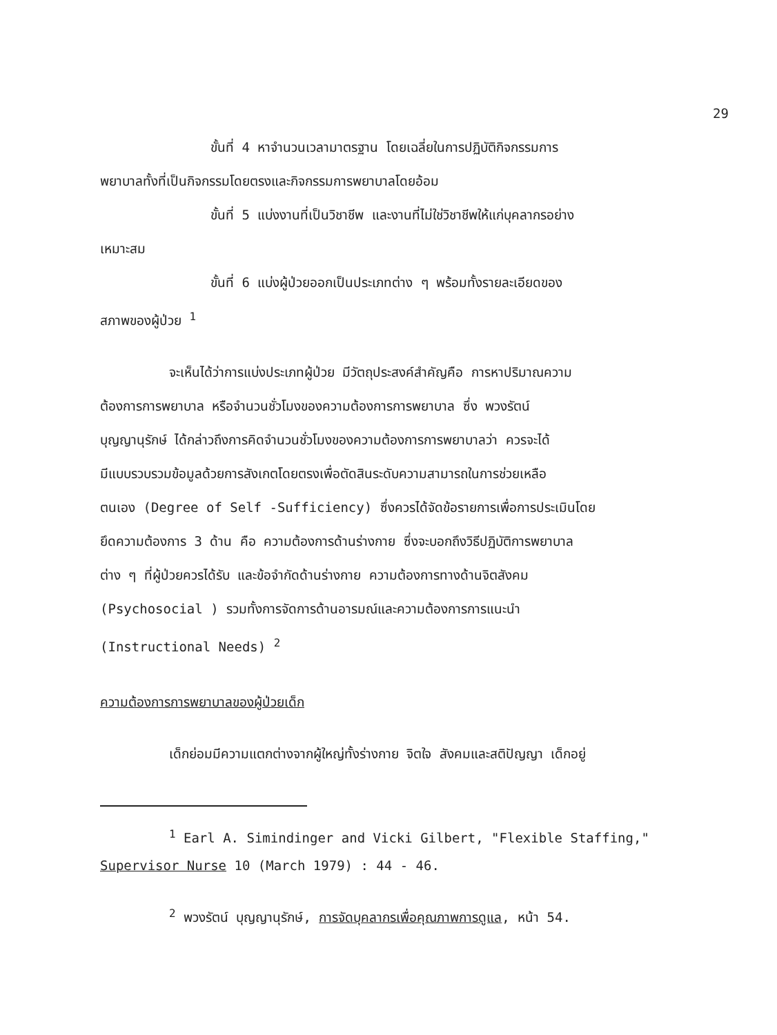29
ขั้นที่ 4 หาจำนวนเวลามาตรฐาน โดยเฉลี่ยในการปฏิบัติกิจกรรมการ
พยาบาลทั้งที่เป็นกิจกรรมโดยตรงและกิจกรรมการพยาบาลโดยอ้อม
ขั้นที่ 5 แบ่งงานที่เป็นวิชาชีพ และงานที่ไม่ใช่วิชาชีพให้แก่บุคลากรอย่าง
เหมาะสม
ขั้นที่ 6 แบ่งผู้ป่วยออกเป็นประเภทต่าง ๆ พร้อมทั้งรายละเอียดของ
สภาพของผู้ป่วย <sup>1</sup>
จะเห็นได้ว่าการแบ่งประเภทผู้ป่วย มีวัตถุประสงค์สำคัญคือ การหาปริมาณความ
ต้องการการพยาบาล หรือจำนวนชั่วโมงของความต้องการการพยาบาล ซึ่ง พวงรัตน์
บุญญานุรักษ์ ได้กล่าวถึงการคิดจำนวนชั่วโมงของความต้องการการพยาบาลว่า ควรจะได้
มีแบบรวบรวมข้อมูลด้วยการสังเกตโดยตรงเพื่อตัดสินระดับความสามารถในการช่วยเหลือ
ตนเอง (Degree of Self -Sufficiency) ซึ่งควรได้จัดข้อรายการเพื่อการประเมินโดย
ยึดความต้องการ 3 ด้าน คือ ความต้องการด้านร่างกาย ซึ่งจะบอกถึงวิธีปฏิบัติการพยาบาล
ต่าง ๆ ที่ผู้ป่วยควรได้รับ และข้อจำกัดด้านร่างกาย ความต้องการทางด้านจิตสังคม
(Psychosocial ) รวมทั้งการจัดการด้านอารมณ์และความต้องการการแนะนำ
(Instructional Needs) <sup>2</sup>
ความต้องการการพยาบาลของผู้ป่วยเด็ก
เด็กย่อมมีความแตกต่างจากผู้ใหญ่ทั้งร่างกาย จิตใจ สังคมและสติปัญญา เด็กอยู่
<sup>1</sup> Earl A. Simindinger and Vicki Gilbert, "Flexible Staffing,"
Supervisor Nurse 10 (March 1979) : 44 - 46.
<sup>2</sup> พวงรัตน์ บุญญานุรักษ์, การจัดบุคลากรเพื่อคุณภาพการดูแล, หน้า 54.